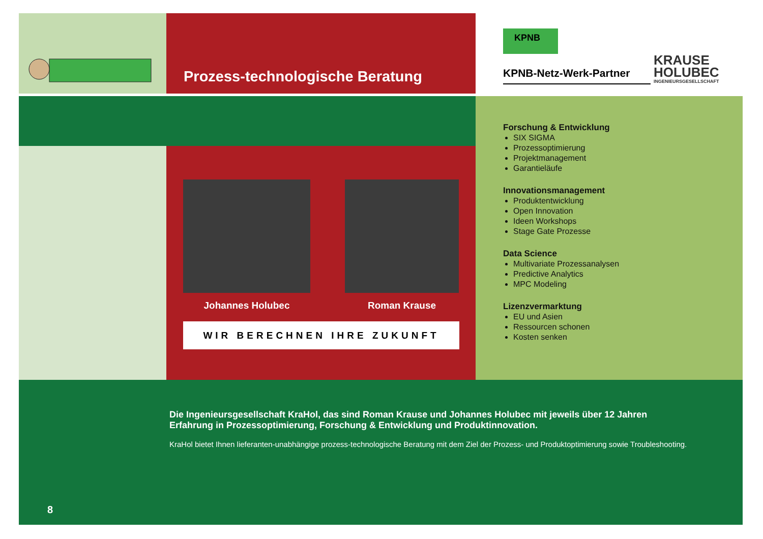Prozess-technologische Beratung
KPNB
KPNB-Netz-Werk-Partner KRAUSE
HOLUBEC INGENIEURSGESELLSCHAFT
Johannes Holubec Roman Krause
WIR BERECHNEN IHRE ZUKUNFT
Forschung & Entwicklung
SIX SIGMA
Prozessoptimierung
Projektmanagement
Garantieläufe
Innovationsmanagement
Produktentwicklung
Open Innovation
Ideen Workshops
Stage Gate Prozesse
Data Science
Multivariate Prozessanalysen
Predictive Analytics
MPC Modeling
Lizenzvermarktung
EU und Asien
Ressourcen schonen
Kosten senken
Die Ingenieursgesellschaft KraHol, das sind Roman Krause und Johannes Holubec mit jeweils über 12 Jahren Erfahrung in Prozessoptimierung, Forschung & Entwicklung und Produktinnovation.
KraHol bietet Ihnen lieferanten-unabhängige prozess-technologische Beratung mit dem Ziel der Prozess- und Produktoptimierung sowie Troubleshooting.
8